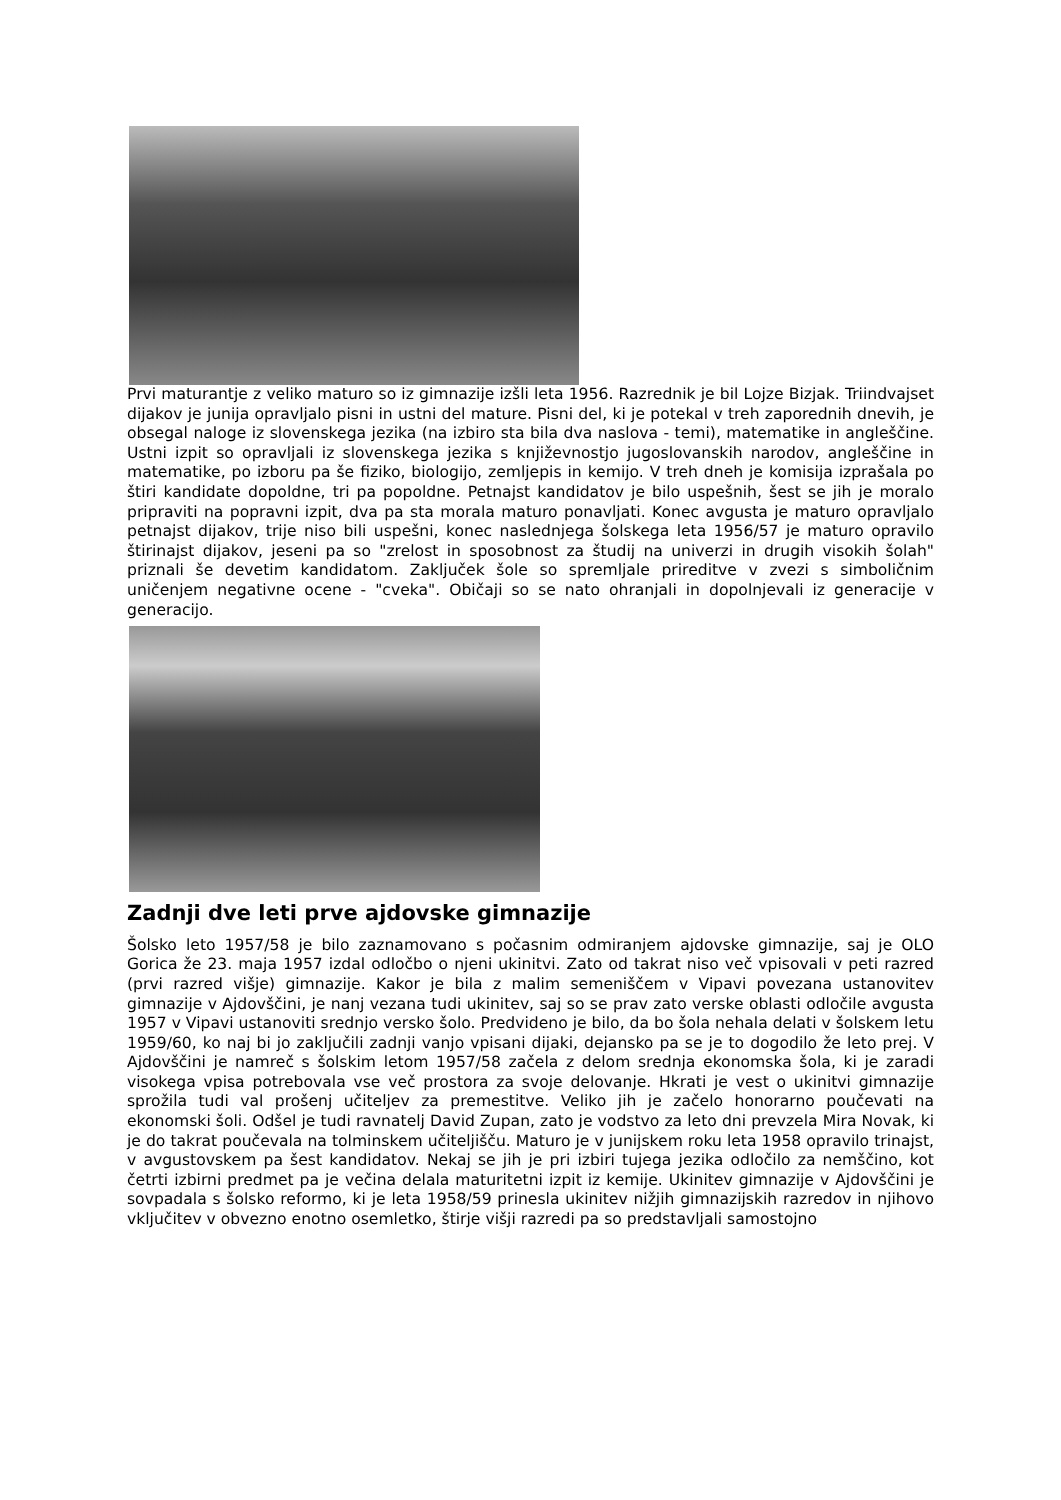Prvi maturantje z veliko maturo so iz gimnazije izšli leta 1956. Razrednik je bil Lojze Bizjak. Triindvajset dijakov je junija opravljalo pisni in ustni del mature. Pisni del, ki je potekal v treh zaporednih dnevih, je obsegal naloge iz slovenskega jezika (na izbiro sta bila dva naslova - temi), matematike in angleščine. Ustni izpit so opravljali iz slovenskega jezika s književnostjo jugoslovanskih narodov, angleščine in matematike, po izboru pa še fiziko, biologijo, zemljepis in kemijo. V treh dneh je komisija izprašala po štiri kandidate dopoldne, tri pa popoldne. Petnajst kandidatov je bilo uspešnih, šest se jih je moralo pripraviti na popravni izpit, dva pa sta morala maturo ponavljati. Konec avgusta je maturo opravljalo petnajst dijakov, trije niso bili uspešni, konec naslednjega šolskega leta 1956/57 je maturo opravilo štirinajst dijakov, jeseni pa so "zrelost in sposobnost za študij na univerzi in drugih visokih šolah" priznali še devetim kandidatom. Zaključek šole so spremljale prireditve v zvezi s simboličnim uničenjem negativne ocene - "cveka". Običaji so se nato ohranjali in dopolnjevali iz generacije v generacijo.
Zadnji dve leti prve ajdovske gimnazije
Šolsko leto 1957/58 je bilo zaznamovano s počasnim odmiranjem ajdovske gimnazije, saj je OLO Gorica že 23. maja 1957 izdal odločbo o njeni ukinitvi. Zato od takrat niso več vpisovali v peti razred (prvi razred višje) gimnazije. Kakor je bila z malim semeniščem v Vipavi povezana ustanovitev gimnazije v Ajdovščini, je nanj vezana tudi ukinitev, saj so se prav zato verske oblasti odločile avgusta 1957 v Vipavi ustanoviti srednjo versko šolo. Predvideno je bilo, da bo šola nehala delati v šolskem letu 1959/60, ko naj bi jo zaključili zadnji vanjo vpisani dijaki, dejansko pa se je to dogodilo že leto prej. V Ajdovščini je namreč s šolskim letom 1957/58 začela z delom srednja ekonomska šola, ki je zaradi visokega vpisa potrebovala vse več prostora za svoje delovanje. Hkrati je vest o ukinitvi gimnazije sprožila tudi val prošenj učiteljev za premestitve. Veliko jih je začelo honorarno poučevati na ekonomski šoli. Odšel je tudi ravnatelj David Zupan, zato je vodstvo za leto dni prevzela Mira Novak, ki je do takrat poučevala na tolminskem učiteljišču. Maturo je v junijskem roku leta 1958 opravilo trinajst, v avgustovskem pa šest kandidatov. Nekaj se jih je pri izbiri tujega jezika odločilo za nemščino, kot četrti izbirni predmet pa je večina delala maturitetni izpit iz kemije. Ukinitev gimnazije v Ajdovščini je sovpadala s šolsko reformo, ki je leta 1958/59 prinesla ukinitev nižjih gimnazijskih razredov in njihovo vključitev v obvezno enotno osemletko, štirje višji razredi pa so predstavljali samostojno